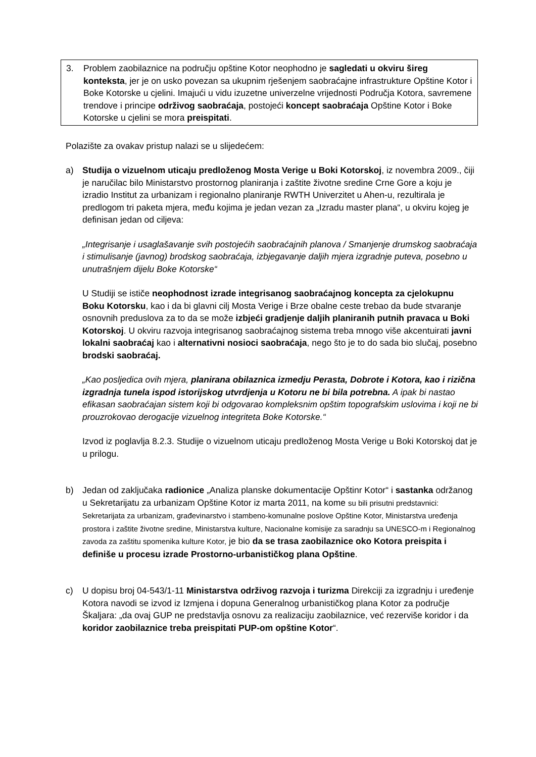3. Problem zaobilaznice na području opštine Kotor neophodno je sagledati u okviru šireg konteksta, jer je on usko povezan sa ukupnim rješenjem saobraćajne infrastrukture Opštine Kotor i Boke Kotorske u cjelini. Imajući u vidu izuzetne univerzelne vrijednosti Područja Kotora, savremene trendove i principe održivog saobraćaja, postojeći koncept saobraćaja Opštine Kotor i Boke Kotorske u cjelini se mora preispitati.
Polazište za ovakav pristup nalazi se u slijedećem:
a) Studija o vizuelnom uticaju predloženog Mosta Verige u Boki Kotorskoj, iz novembra 2009., čiji je naručilac bilo Ministarstvo prostornog planiranja i zaštite životne sredine Crne Gore a koju je izradio Institut za urbanizam i regionalno planiranje RWTH Univerzitet u Ahen-u, rezultirala je predlogom tri paketa mjera, među kojima je jedan vezan za „Izradu master plana“, u okviru kojeg je definisan jedan od ciljeva:
„Integrisanje i usaglašavanje svih postojećih saobraćajnih planova / Smanjenje drumskog saobraćaja i stimulisanje (javnog) brodskog saobraćaja, izbjegavanje daljih mjera izgradnje puteva, posebno u unutrašnjem dijelu Boke Kotorske“
U Studiji se ističe neophodnost izrade integrisanog saobraćajnog koncepta za cjelokupnu Boku Kotorsku, kao i da bi glavni cilj Mosta Verige i Brze obalne ceste trebao da bude stvaranje osnovnih preduslova za to da se može izbjeći gradjenje daljih planiranih putnih pravaca u Boki Kotorskoj. U okviru razvoja integrisanog saobraćajnog sistema treba mnogo više akcentuirati javni lokalni saobraćaj kao i alternativni nosioci saobraćaja, nego što je to do sada bio slučaj, posebno brodski saobraćaj.
„Kao posljedica ovih mjera, planirana obilaznica izmedju Perasta, Dobrote i Kotora, kao i rizična izgradnja tunela ispod istorijskog utvrdjenja u Kotoru ne bi bila potrebna. A ipak bi nastao efikasan saobraćajan sistem koji bi odgovarao kompleksnim opštim topografskim uslovima i koji ne bi prouzrokovao derogacije vizuelnog integriteta Boke Kotorske.“
Izvod iz poglavlja 8.2.3. Studije o vizuelnom uticaju predloženog Mosta Verige u Boki Kotorskoj dat je u prilogu.
b) Jedan od zaključaka radionice „Analiza planske dokumentacije Opštinr Kotor“ i sastanka održanog u Sekretarijatu za urbanizam Opštine Kotor iz marta 2011, na kome su bili prisutni predstavnici: Sekretarijata za urbanizam, građevinarstvo i stambeno-komunalne poslove Opštine Kotor, Ministarstva uređenja prostora i zaštite životne sredine, Ministarstva kulture, Nacionalne komisije za saradnju sa UNESCO-m i Regionalnog zavoda za zaštitu spomenika kulture Kotor, je bio da se trasa zaobilaznice oko Kotora preispita i definiše u procesu izrade Prostorno-urbanističkog plana Opštine.
c) U dopisu broj 04-543/1-11 Ministarstva održivog razvoja i turizma Direkciji za izgradnju i uređenje Kotora navodi se izvod iz Izmjena i dopuna Generalnog urbanističkog plana Kotor za područje Škaljara: „da ovaj GUP ne predstavlja osnovu za realizaciju zaobilaznice, već rezerviše koridor i da koridor zaobilaznice treba preispitati PUP-om opštine Kotor“.